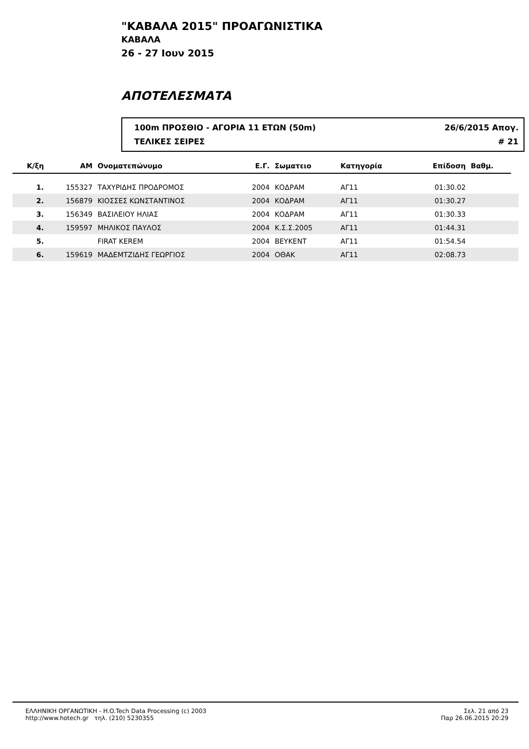"ΚΑΒΑΛΑ 2015" ΠΡΟΑΓΩΝΙΣΤΙΚΑ
ΚΑΒΑΛΑ
26 - 27 Ιουν 2015
ΑΠΟΤΕΛΕΣΜΑΤΑ
100m ΠΡΟΣΘΙΟ - ΑΓΟΡΙΑ 11 ΕΤΩΝ (50m) 26/6/2015 Απογ.
ΤΕΛΙΚΕΣ ΣΕΙΡΕΣ # 21
| Κ/ξη | ΑΜ | Ονοματεπώνυμο | Ε.Γ. | Σωματειο | Κατηγορία | Επίδοση | Βαθμ. | |
| --- | --- | --- | --- | --- | --- | --- | --- | --- |
| 1. | 155327 | ΤΑΧΥΡΙΔΗΣ ΠΡΟΔΡΟΜΟΣ | 2004 | ΚΟΔΡΑΜ | ΑΓ11 | 01:30.02 | | |
| 2. | 156879 | ΚΙΟΣΣΕΣ ΚΩΝΣΤΑΝΤΙΝΟΣ | 2004 | ΚΟΔΡΑΜ | ΑΓ11 | 01:30.27 | | |
| 3. | 156349 | ΒΑΣΙΛΕΙΟΥ ΗΛΙΑΣ | 2004 | ΚΟΔΡΑΜ | ΑΓ11 | 01:30.33 | | |
| 4. | 159597 | ΜΗΛΙΚΟΣ ΠΑΥΛΟΣ | 2004 | Κ.Σ.Σ.2005 | ΑΓ11 | 01:44.31 | | |
| 5. | | FIRAT KEREM | 2004 | BEYKENT | ΑΓ11 | 01:54.54 | | |
| 6. | 159619 | ΜΑΔΕΜΤΖΙΔΗΣ ΓΕΩΡΓΙΟΣ | 2004 | ΟΘΑΚ | ΑΓ11 | 02:08.73 | | |
ΕΛΛΗΝΙΚΗ ΟΡΓΑΝΩΤΙΚΗ - H.O.Tech Data Processing (c) 2003
http://www.hotech.gr τηλ. (210) 5230355
Σελ. 21 από 23
Παρ 26.06.2015 20:29